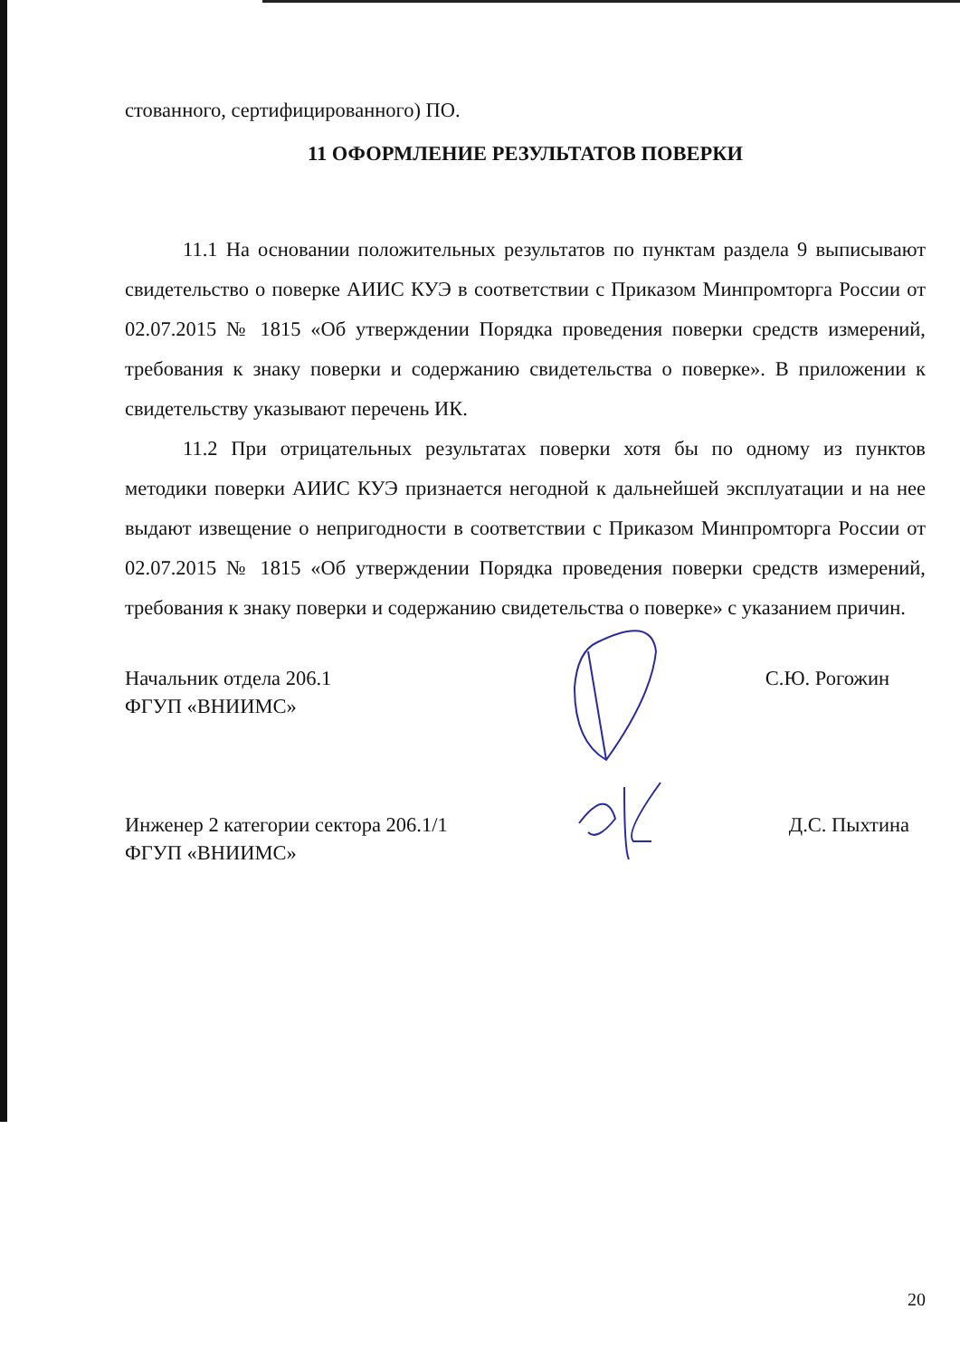стованного, сертифицированного) ПО.
11 ОФОРМЛЕНИЕ РЕЗУЛЬТАТОВ ПОВЕРКИ
11.1 На основании положительных результатов по пунктам раздела 9 выписывают свидетельство о поверке АИИС КУЭ в соответствии с Приказом Минпромторга России от 02.07.2015 № 1815 «Об утверждении Порядка проведения поверки средств измерений, требования к знаку поверки и содержанию свидетельства о поверке». В приложении к свидетельству указывают перечень ИК.
11.2 При отрицательных результатах поверки хотя бы по одному из пунктов методики поверки АИИС КУЭ признается негодной к дальнейшей эксплуатации и на нее выдают извещение о непригодности в соответствии с Приказом Минпромторга России от 02.07.2015 № 1815 «Об утверждении Порядка проведения поверки средств измерений, требования к знаку поверки и содержанию свидетельства о поверке» с указанием причин.
Начальник отдела 206.1
ФГУП «ВНИИМС»
С.Ю. Рогожин
Инженер 2 категории сектора 206.1/1
ФГУП «ВНИИМС»
Д.С. Пыхтина
20